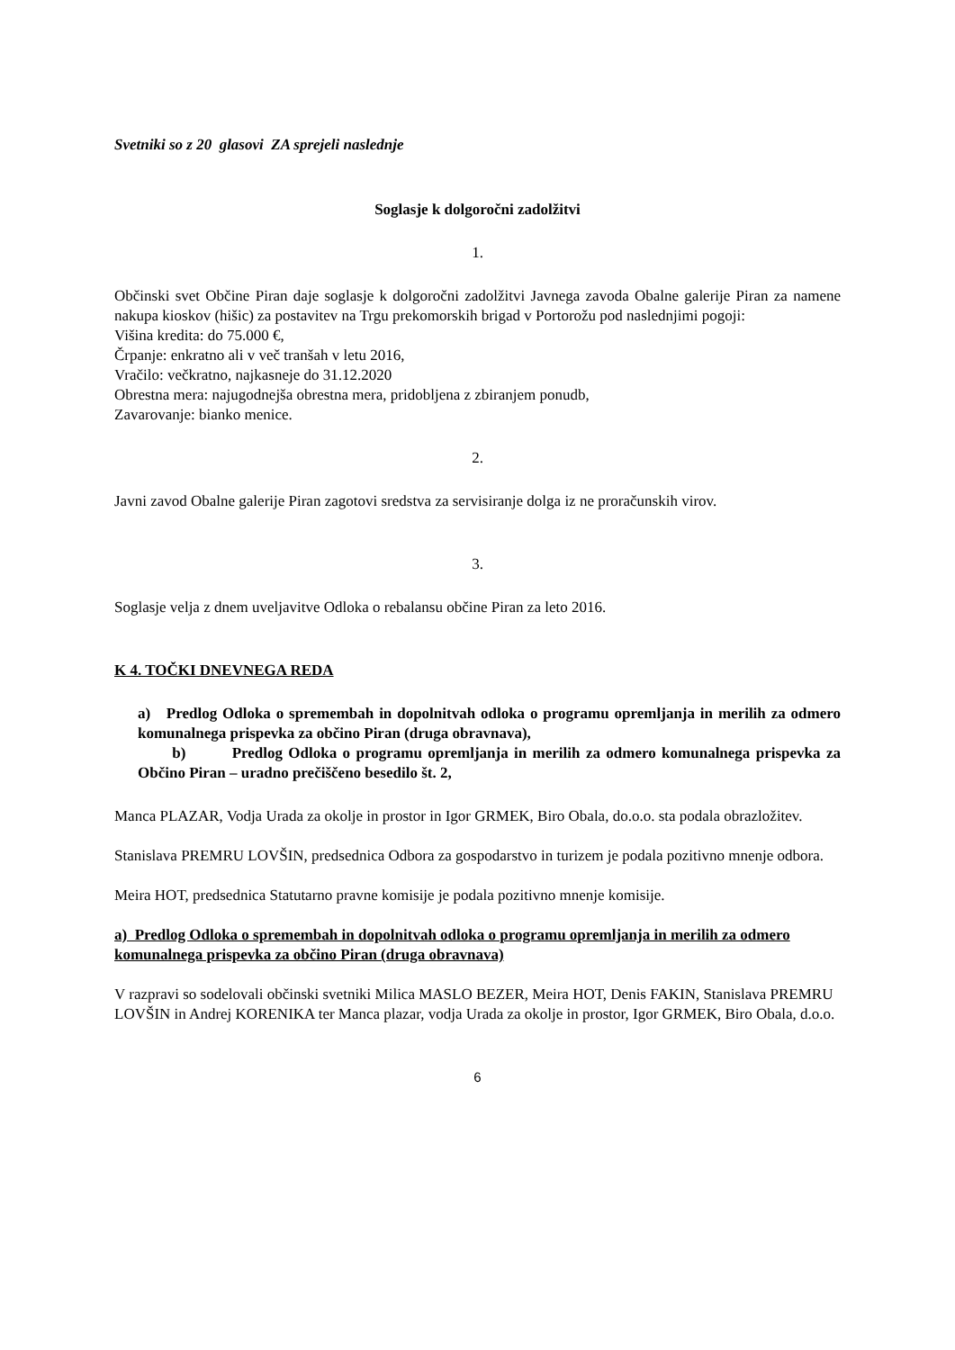Svetniki so z 20 glasovi ZA sprejeli naslednje
Soglasje k dolgoročni zadolžitvi
1.
Občinski svet Občine Piran daje soglasje k dolgoročni zadolžitvi Javnega zavoda Obalne galerije Piran za namene nakupa kioskov (hišic) za postavitev na Trgu prekomorskih brigad v Portorožu pod naslednjimi pogoji:
Višina kredita: do 75.000 €,
Črpanje: enkratno ali v več tranšah v letu 2016,
Vračilo: večkratno, najkasneje do 31.12.2020
Obrestna mera: najugodnejša obrestna mera, pridobljena z zbiranjem ponudb,
Zavarovanje: bianko menice.
2.
Javni zavod Obalne galerije Piran zagotovi sredstva za servisiranje dolga iz ne proračunskih virov.
3.
Soglasje velja z dnem uveljavitve Odloka o rebalansu občine Piran za leto 2016.
K 4. TOČKI DNEVNEGA REDA
a) Predlog Odloka o spremembah in dopolnitvah odloka o programu opremljanja in merilih za odmero komunalnega prispevka za občino Piran (druga obravnava),
b) Predlog Odloka o programu opremljanja in merilih za odmero komunalnega prispevka za Občino Piran – uradno prečiščeno besedilo št. 2,
Manca PLAZAR, Vodja Urada za okolje in prostor in Igor GRMEK, Biro Obala, do.o.o. sta podala obrazložitev.
Stanislava PREMRU LOVŠIN, predsednica Odbora za gospodarstvo in turizem je podala pozitivno mnenje odbora.
Meira HOT, predsednica Statutarno pravne komisije je podala pozitivno mnenje komisije.
a) Predlog Odloka o spremembah in dopolnitvah odloka o programu opremljanja in merilih za odmero komunalnega prispevka za občino Piran (druga obravnava)
V razpravi so sodelovali občinski svetniki Milica MASLO BEZER, Meira HOT, Denis FAKIN, Stanislava PREMRU LOVŠIN in Andrej KORENIKA ter Manca plazar, vodja Urada za okolje in prostor, Igor GRMEK, Biro Obala, d.o.o.
6